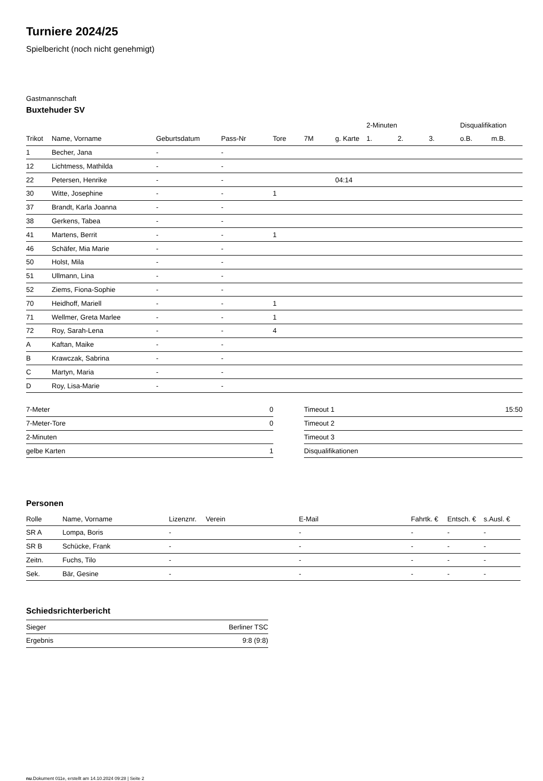Turniere 2024/25
Spielbericht (noch nicht genehmigt)
Gastmannschaft
Buxtehuder SV
| | | | | | | | 2-Minuten | | | Disqualifikation | |
| --- | --- | --- | --- | --- | --- | --- | --- | --- | --- | --- | --- |
| Trikot | Name, Vorname | Geburtsdatum | Pass-Nr | Tore | 7M | g. Karte | 1. | 2. | 3. | o.B. | m.B. |
| 1 | Becher, Jana | - | - | | | | | | | | |
| 12 | Lichtmess, Mathilda | - | - | | | | | | | | |
| 22 | Petersen, Henrike | - | - | | | 04:14 | | | | | |
| 30 | Witte, Josephine | - | - | 1 | | | | | | | |
| 37 | Brandt, Karla Joanna | - | - | | | | | | | | |
| 38 | Gerkens, Tabea | - | - | | | | | | | | |
| 41 | Martens, Berrit | - | - | 1 | | | | | | | |
| 46 | Schäfer, Mia Marie | - | - | | | | | | | | |
| 50 | Holst, Mila | - | - | | | | | | | | |
| 51 | Ullmann, Lina | - | - | | | | | | | | |
| 52 | Ziems, Fiona-Sophie | - | - | | | | | | | | |
| 70 | Heidhoff, Mariell | - | - | 1 | | | | | | | |
| 71 | Wellmer, Greta Marlee | - | - | 1 | | | | | | | |
| 72 | Roy, Sarah-Lena | - | - | 4 | | | | | | | |
| A | Kaftan, Maike | - | - | | | | | | | | |
| B | Krawczak, Sabrina | - | - | | | | | | | | |
| C | Martyn, Maria | - | - | | | | | | | | |
| D | Roy, Lisa-Marie | - | - | | | | | | | | |
| 7-Meter | 0 |
| 7-Meter-Tore | 0 |
| 2-Minuten | |
| gelbe Karten | 1 |
| Timeout 1 | 15:50 |
| Timeout 2 | |
| Timeout 3 | |
| Disqualifikationen | |
Personen
| Rolle | Name, Vorname | Lizenznr. | Verein | E-Mail | Fahrtk. € | Entsch. € | s.Ausl. € |
| --- | --- | --- | --- | --- | --- | --- | --- |
| SR A | Lompa, Boris | - | | - | - | - | - |
| SR B | Schücke, Frank | - | | - | - | - | - |
| Zeitn. | Fuchs, Tilo | - | | - | - | - | - |
| Sek. | Bär, Gesine | - | | - | - | - | - |
Schiedsrichterbericht
| Sieger | Berliner TSC |
| Ergebnis | 9:8 (9:8) |
nu.Dokument 011e, erstellt am 14.10.2024 09:28 | Seite 2